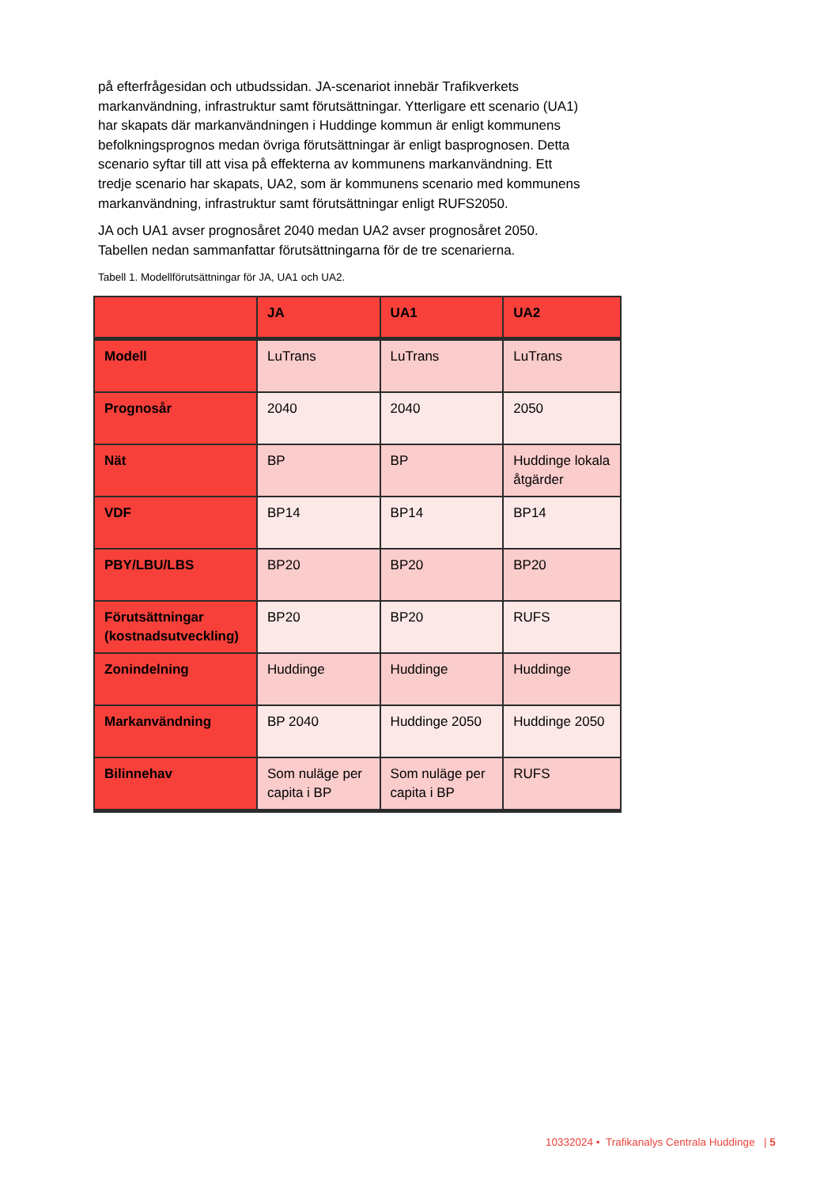på efterfrågesidan och utbudssidan. JA-scenariot innebär Trafikverkets markanvändning, infrastruktur samt förutsättningar. Ytterligare ett scenario (UA1) har skapats där markanvändningen i Huddinge kommun är enligt kommunens befolkningsprognos medan övriga förutsättningar är enligt basprognosen. Detta scenario syftar till att visa på effekterna av kommunens markanvändning. Ett tredje scenario har skapats, UA2, som är kommunens scenario med kommunens markanvändning, infrastruktur samt förutsättningar enligt RUFS2050.
JA och UA1 avser prognosåret 2040 medan UA2 avser prognosåret 2050. Tabellen nedan sammanfattar förutsättningarna för de tre scenarierna.
Tabell 1. Modellförutsättningar för JA, UA1 och UA2.
| | JA | UA1 | UA2 |
| --- | --- | --- | --- |
| Modell | LuTrans | LuTrans | LuTrans |
| Prognosår | 2040 | 2040 | 2050 |
| Nät | BP | BP | Huddinge lokala åtgärder |
| VDF | BP14 | BP14 | BP14 |
| PBY/LBU/LBS | BP20 | BP20 | BP20 |
| Förutsättningar (kostnadsutveckling) | BP20 | BP20 | RUFS |
| Zonindelning | Huddinge | Huddinge | Huddinge |
| Markanvändning | BP 2040 | Huddinge 2050 | Huddinge 2050 |
| Bilinnehav | Som nuläge per capita i BP | Som nuläge per capita i BP | RUFS |
10332024 • Trafikanalys Centrala Huddinge | 5